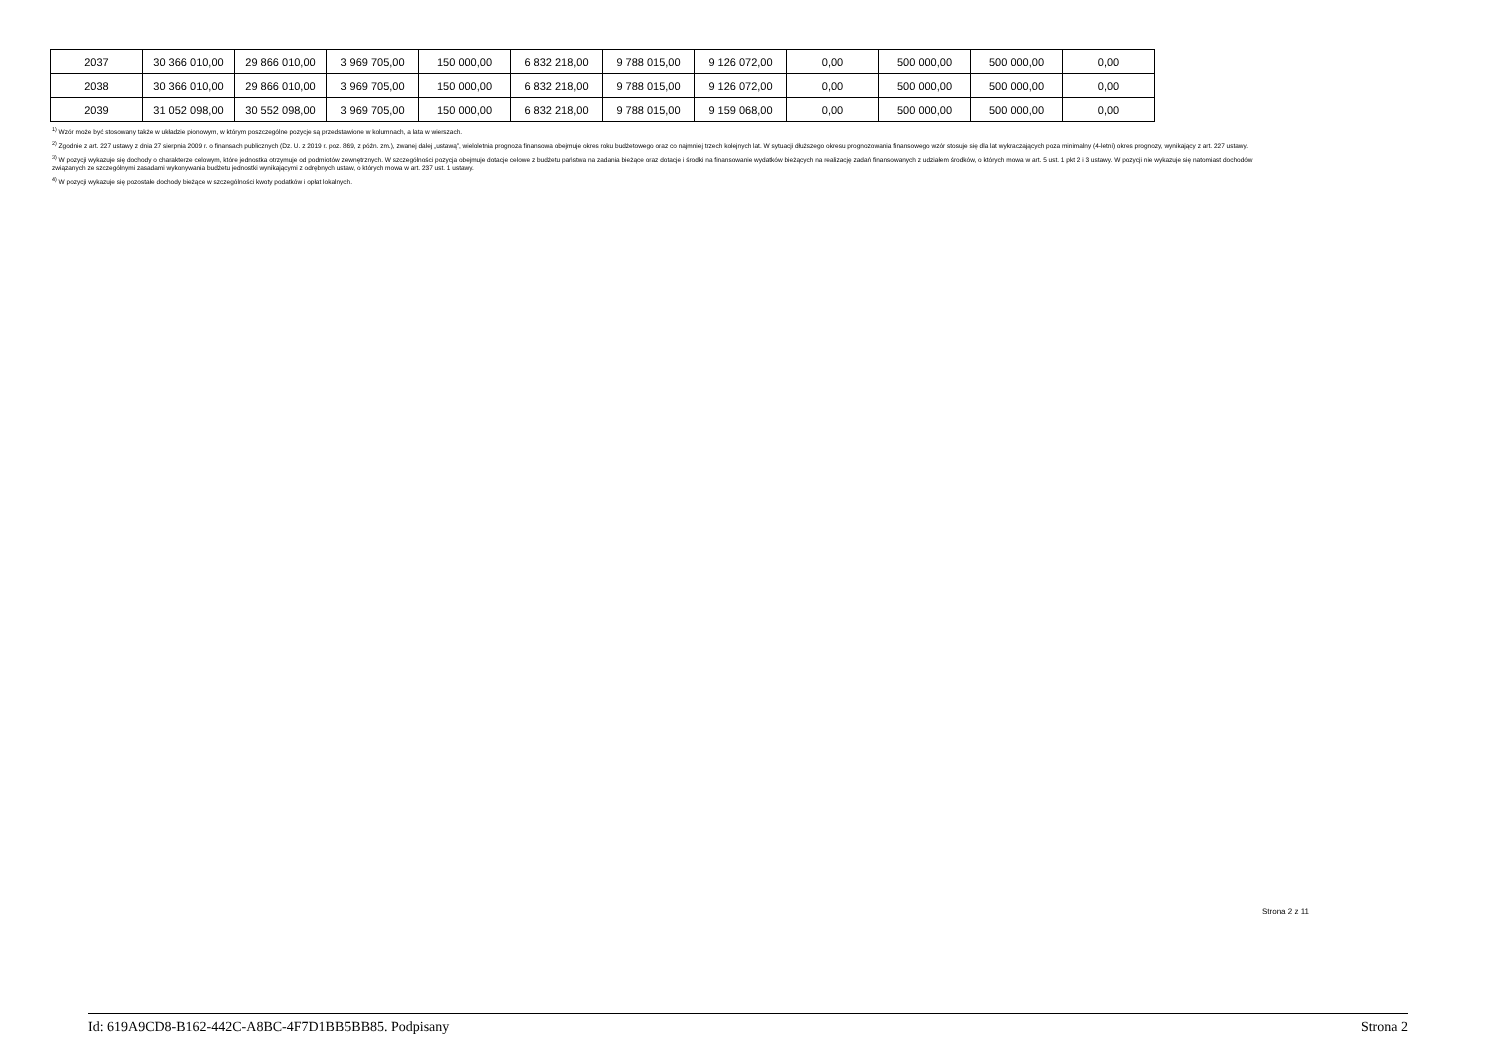| 2037 | 30 366 010,00 | 29 866 010,00 | 3 969 705,00 | 150 000,00 | 6 832 218,00 | 9 788 015,00 | 9 126 072,00 | 0,00 | 500 000,00 | 500 000,00 | 0,00 |
| 2038 | 30 366 010,00 | 29 866 010,00 | 3 969 705,00 | 150 000,00 | 6 832 218,00 | 9 788 015,00 | 9 126 072,00 | 0,00 | 500 000,00 | 500 000,00 | 0,00 |
| 2039 | 31 052 098,00 | 30 552 098,00 | 3 969 705,00 | 150 000,00 | 6 832 218,00 | 9 788 015,00 | 9 159 068,00 | 0,00 | 500 000,00 | 500 000,00 | 0,00 |
<sup>1)</sup> Wzór może być stosowany także w układzie pionowym, w którym poszczególne pozycje są przedstawione w kolumnach, a lata w wierszach.
<sup>2)</sup> Zgodnie z art. 227 ustawy z dnia 27 sierpnia 2009 r. o finansach publicznych (Dz. U. z 2019 r. poz. 869, z późn. zm.), zwanej dalej „ustawą”, wieloletnia prognoza finansowa obejmuje okres roku budżetowego oraz co najmniej trzech kolejnych lat. W sytuacji dłuższego okresu prognozowania finansowego wzór stosuje się dla lat wykraczających poza minimalny (4-letni) okres prognozy, wynikający z art. 227 ustawy.
<sup>3)</sup> W pozycji wykazuje się dochody o charakterze celowym, które jednostka otrzymuje od podmiotów zewnętrznych. W szczególności pozycja obejmuje dotacje celowe z budżetu państwa na zadania bieżące oraz dotacje i środki na finansowanie wydatków bieżących na realizację zadań finansowanych z udziałem środków, o których mowa w art. 5 ust. 1 pkt 2 i 3 ustawy. W pozycji nie wykazuje się natomiast dochodów związanych ze szczególnymi zasadami wykonywania budżetu jednostki wynikającymi z odrębnych ustaw, o których mowa w art. 237 ust. 1 ustawy.
<sup>4)</sup> W pozycji wykazuje się pozostałe dochody bieżące w szczególności kwoty podatków i opłat lokalnych.
Strona 2 z 11
Id: 619A9CD8-B162-442C-A8BC-4F7D1BB5BB85. Podpisany Strona 2